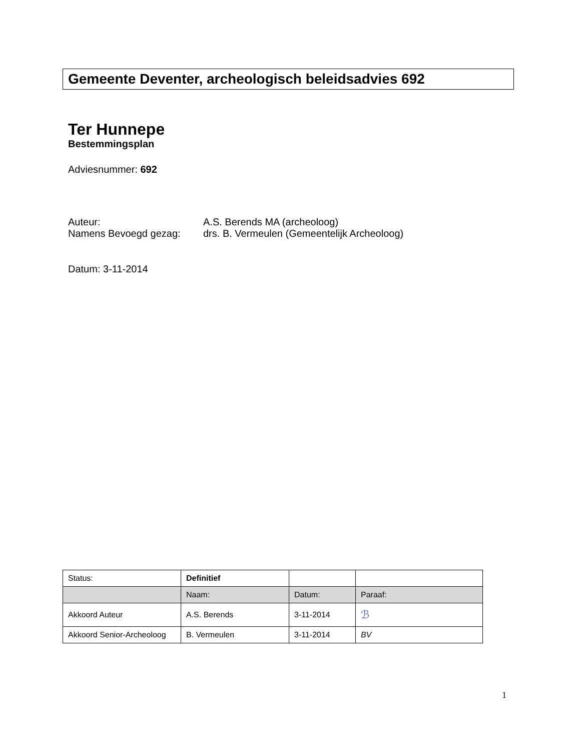Gemeente Deventer, archeologisch beleidsadvies 692
Ter Hunnepe
Bestemmingsplan
Adviesnummer: 692
| Auteur: | A.S. Berends MA (archeoloog) |
| Namens Bevoegd gezag: | drs. B. Vermeulen (Gemeentelijk Archeoloog) |
Datum: 3-11-2014
| Status: | Definitief | | |
| | Naam: | Datum: | Paraaf: |
| Akkoord Auteur | A.S. Berends | 3-11-2014 | ℬ |
| Akkoord Senior-Archeoloog | B. Vermeulen | 3-11-2014 | BV |
1